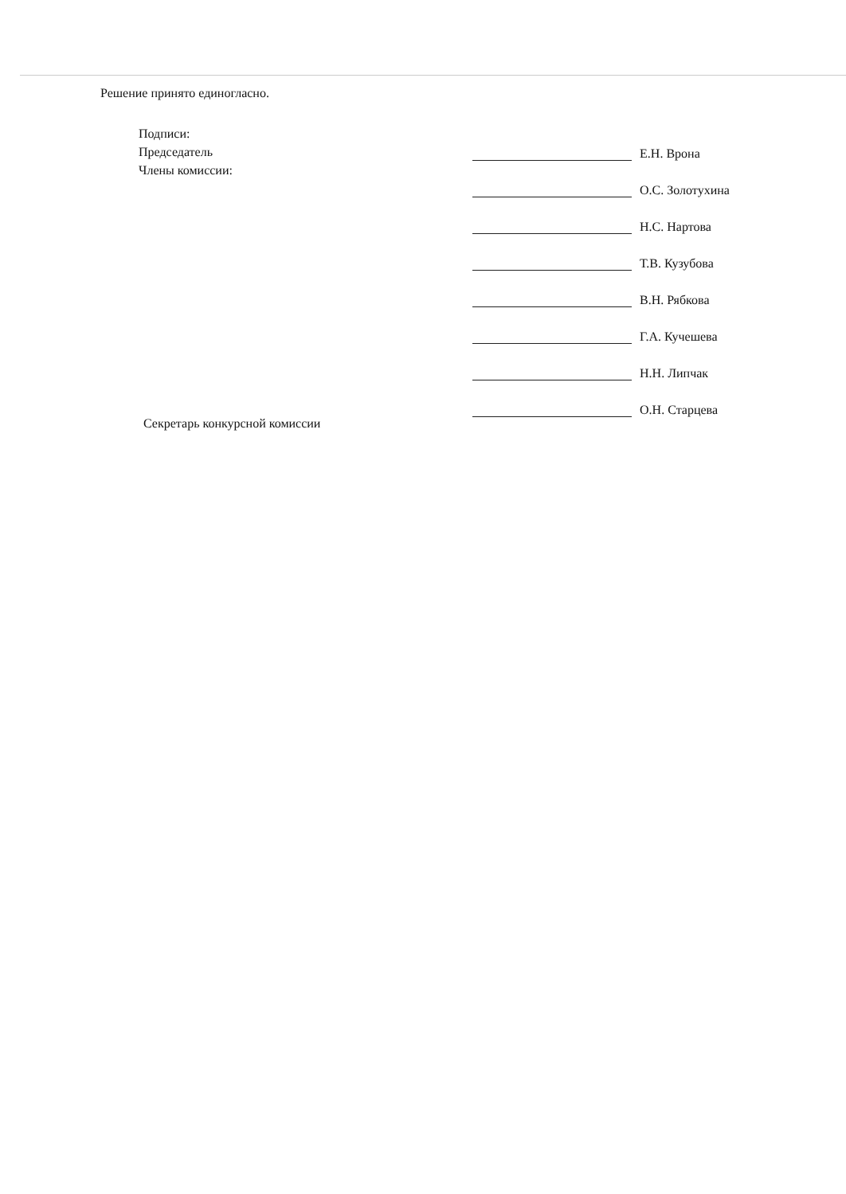Решение принято единогласно.
Подписи:
Председатель
Члены комиссии:
Секретарь конкурсной комиссии
Е.Н. Врона
О.С. Золотухина
Н.С. Нартова
Т.В. Кузубова
В.Н. Рябкова
Г.А. Кучешева
Н.Н. Липчак
О.Н. Старцева